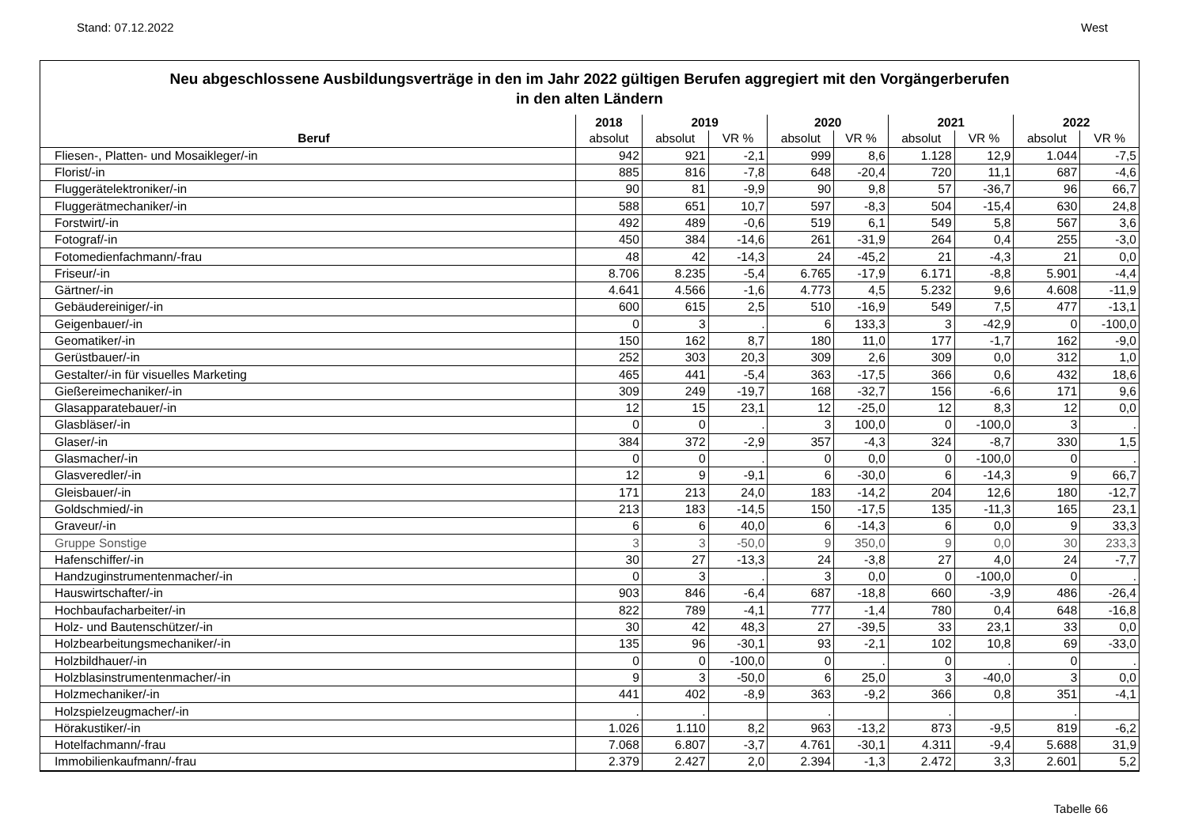Stand: 07.12.2022 West
Neu abgeschlossene Ausbildungsverträge in den im Jahr 2022 gültigen Berufen aggregiert mit den Vorgängerberufen
in den alten Ländern
| | 2018 | 2019 | | 2020 | | 2021 | | 2022 | |
| --- | --- | --- | --- | --- | --- | --- | --- | --- | --- |
| Beruf | absolut | absolut | VR % | absolut | VR % | absolut | VR % | absolut | VR % |
| Fliesen-, Platten- und Mosaikleger/-in | 942 | 921 | -2,1 | 999 | 8,6 | 1.128 | 12,9 | 1.044 | -7,5 |
| Florist/-in | 885 | 816 | -7,8 | 648 | -20,4 | 720 | 11,1 | 687 | -4,6 |
| Fluggerätelektroniker/-in | 90 | 81 | -9,9 | 90 | 9,8 | 57 | -36,7 | 96 | 66,7 |
| Fluggerätmechaniker/-in | 588 | 651 | 10,7 | 597 | -8,3 | 504 | -15,4 | 630 | 24,8 |
| Forstwirt/-in | 492 | 489 | -0,6 | 519 | 6,1 | 549 | 5,8 | 567 | 3,6 |
| Fotograf/-in | 450 | 384 | -14,6 | 261 | -31,9 | 264 | 0,4 | 255 | -3,0 |
| Fotomedienfachmann/-frau | 48 | 42 | -14,3 | 24 | -45,2 | 21 | -4,3 | 21 | 0,0 |
| Friseur/-in | 8.706 | 8.235 | -5,4 | 6.765 | -17,9 | 6.171 | -8,8 | 5.901 | -4,4 |
| Gärtner/-in | 4.641 | 4.566 | -1,6 | 4.773 | 4,5 | 5.232 | 9,6 | 4.608 | -11,9 |
| Gebäudereiniger/-in | 600 | 615 | 2,5 | 510 | -16,9 | 549 | 7,5 | 477 | -13,1 |
| Geigenbauer/-in | 0 | 3 | . | 6 | 133,3 | 3 | -42,9 | 0 | -100,0 |
| Geomatiker/-in | 150 | 162 | 8,7 | 180 | 11,0 | 177 | -1,7 | 162 | -9,0 |
| Gerüstbauer/-in | 252 | 303 | 20,3 | 309 | 2,6 | 309 | 0,0 | 312 | 1,0 |
| Gestalter/-in für visuelles Marketing | 465 | 441 | -5,4 | 363 | -17,5 | 366 | 0,6 | 432 | 18,6 |
| Gießereimechaniker/-in | 309 | 249 | -19,7 | 168 | -32,7 | 156 | -6,6 | 171 | 9,6 |
| Glasapparatebauer/-in | 12 | 15 | 23,1 | 12 | -25,0 | 12 | 8,3 | 12 | 0,0 |
| Glasbläser/-in | 0 | 0 | . | 3 | 100,0 | 0 | -100,0 | 3 | . |
| Glaser/-in | 384 | 372 | -2,9 | 357 | -4,3 | 324 | -8,7 | 330 | 1,5 |
| Glasmacher/-in | 0 | 0 | . | 0 | 0,0 | 0 | -100,0 | 0 | . |
| Glasveredler/-in | 12 | 9 | -9,1 | 6 | -30,0 | 6 | -14,3 | 9 | 66,7 |
| Gleisbauer/-in | 171 | 213 | 24,0 | 183 | -14,2 | 204 | 12,6 | 180 | -12,7 |
| Goldschmied/-in | 213 | 183 | -14,5 | 150 | -17,5 | 135 | -11,3 | 165 | 23,1 |
| Graveur/-in | 6 | 6 | 40,0 | 6 | -14,3 | 6 | 0,0 | 9 | 33,3 |
| Gruppe Sonstige | 3 | 3 | -50,0 | 9 | 350,0 | 9 | 0,0 | 30 | 233,3 |
| Hafenschiffer/-in | 30 | 27 | -13,3 | 24 | -3,8 | 27 | 4,0 | 24 | -7,7 |
| Handzuginstrumentenmacher/-in | 0 | 3 | . | 3 | 0,0 | 0 | -100,0 | 0 | . |
| Hauswirtschafter/-in | 903 | 846 | -6,4 | 687 | -18,8 | 660 | -3,9 | 486 | -26,4 |
| Hochbaufacharbeiter/-in | 822 | 789 | -4,1 | 777 | -1,4 | 780 | 0,4 | 648 | -16,8 |
| Holz- und Bautenschützer/-in | 30 | 42 | 48,3 | 27 | -39,5 | 33 | 23,1 | 33 | 0,0 |
| Holzbearbeitungsmechaniker/-in | 135 | 96 | -30,1 | 93 | -2,1 | 102 | 10,8 | 69 | -33,0 |
| Holzbildhauer/-in | 0 | 0 | -100,0 | 0 | . | 0 | . | 0 | . |
| Holzblasinstrumentenmacher/-in | 9 | 3 | -50,0 | 6 | 25,0 | 3 | -40,0 | 3 | 0,0 |
| Holzmechaniker/-in | 441 | 402 | -8,9 | 363 | -9,2 | 366 | 0,8 | 351 | -4,1 |
| Holzspielzeugmacher/-in | . | . | | . | | . | | . | |
| Hörakustiker/-in | 1.026 | 1.110 | 8,2 | 963 | -13,2 | 873 | -9,5 | 819 | -6,2 |
| Hotelfachmann/-frau | 7.068 | 6.807 | -3,7 | 4.761 | -30,1 | 4.311 | -9,4 | 5.688 | 31,9 |
| Immobilienkaufmann/-frau | 2.379 | 2.427 | 2,0 | 2.394 | -1,3 | 2.472 | 3,3 | 2.601 | 5,2 |
Tabelle 66